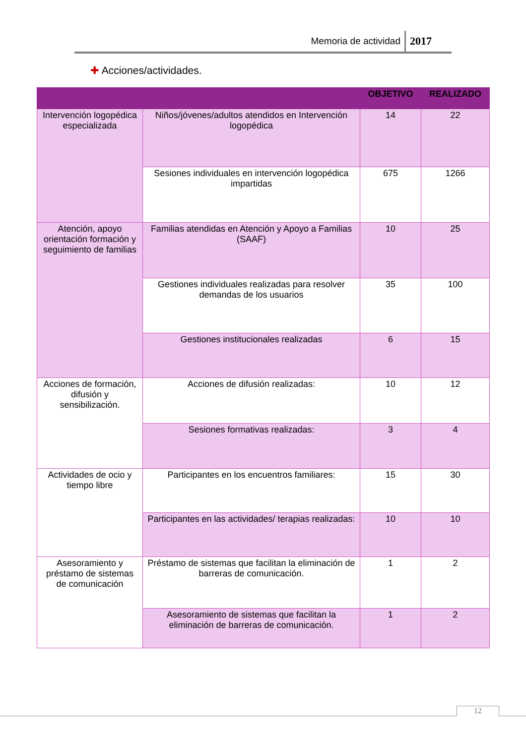Memoria de actividad 2017
✚ Acciones/actividades.
| | | OBJETIVO | REALIZADO |
| --- | --- | --- | --- |
| Intervención logopédica especializada | Niños/jóvenes/adultos atendidos en Intervención logopédica | 14 | 22 |
| | Sesiones individuales en intervención logopédica impartidas | 675 | 1266 |
| Atención, apoyo orientación formación y seguimiento de familias | Familias atendidas en Atención y Apoyo a Familias (SAAF) | 10 | 25 |
| | Gestiones individuales realizadas para resolver demandas de los usuarios | 35 | 100 |
| | Gestiones institucionales realizadas | 6 | 15 |
| Acciones de formación, difusión y sensibilización. | Acciones de difusión realizadas: | 10 | 12 |
| | Sesiones formativas realizadas: | 3 | 4 |
| Actividades de ocio y tiempo libre | Participantes en los encuentros familiares: | 15 | 30 |
| | Participantes en las actividades/ terapias realizadas: | 10 | 10 |
| Asesoramiento y préstamo de sistemas de comunicación | Préstamo de sistemas que facilitan la eliminación de barreras de comunicación. | 1 | 2 |
| | Asesoramiento de sistemas que facilitan la eliminación de barreras de comunicación. | 1 | 2 |
12